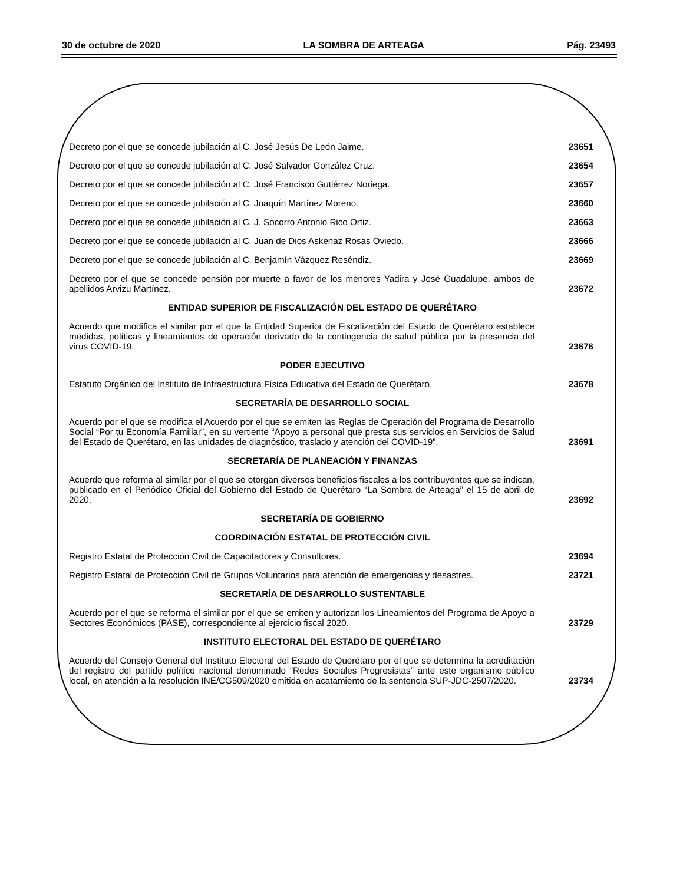30 de octubre de 2020 LA SOMBRA DE ARTEAGA Pág. 23493
Decreto por el que se concede jubilación al C. José Jesús De León Jaime.
23651
Decreto por el que se concede jubilación al C. José Salvador González Cruz.
23654
Decreto por el que se concede jubilación al C. José Francisco Gutiérrez Noriega.
23657
Decreto por el que se concede jubilación al C. Joaquín Martínez Moreno.
23660
Decreto por el que se concede jubilación al C. J. Socorro Antonio Rico Ortiz.
23663
Decreto por el que se concede jubilación al C. Juan de Dios Askenaz Rosas Oviedo.
23666
Decreto por el que se concede jubilación al C. Benjamín Vázquez Reséndiz.
23669
Decreto por el que se concede pensión por muerte a favor de los menores Yadira y José Guadalupe, ambos de apellidos Arvizu Martínez.
23672
ENTIDAD SUPERIOR DE FISCALIZACIÓN DEL ESTADO DE QUERÉTARO
Acuerdo que modifica el similar por el que la Entidad Superior de Fiscalización del Estado de Querétaro establece medidas, políticas y lineamientos de operación derivado de la contingencia de salud pública por la presencia del virus COVID-19.
23676
PODER EJECUTIVO
Estatuto Orgánico del Instituto de Infraestructura Física Educativa del Estado de Querétaro.
23678
SECRETARÍA DE DESARROLLO SOCIAL
Acuerdo por el que se modifica el Acuerdo por el que se emiten las Reglas de Operación del Programa de Desarrollo Social “Por tu Economía Familiar”, en su vertiente “Apoyo a personal que presta sus servicios en Servicios de Salud del Estado de Querétaro, en las unidades de diagnóstico, traslado y atención del COVID-19”.
23691
SECRETARÍA DE PLANEACIÓN Y FINANZAS
Acuerdo que reforma al similar por el que se otorgan diversos beneficios fiscales a los contribuyentes que se indican, publicado en el Periódico Oficial del Gobierno del Estado de Querétaro “La Sombra de Arteaga” el 15 de abril de 2020.
23692
SECRETARÍA DE GOBIERNO
COORDINACIÓN ESTATAL DE PROTECCIÓN CIVIL
Registro Estatal de Protección Civil de Capacitadores y Consultores.
23694
Registro Estatal de Protección Civil de Grupos Voluntarios para atención de emergencias y desastres.
23721
SECRETARÍA DE DESARROLLO SUSTENTABLE
Acuerdo por el que se reforma el similar por el que se emiten y autorizan los Lineamientos del Programa de Apoyo a Sectores Económicos (PASE), correspondiente al ejercicio fiscal 2020.
23729
INSTITUTO ELECTORAL DEL ESTADO DE QUERÉTARO
Acuerdo del Consejo General del Instituto Electoral del Estado de Querétaro por el que se determina la acreditación del registro del partido político nacional denominado “Redes Sociales Progresistas” ante este organismo público local, en atención a la resolución INE/CG509/2020 emitida en acatamiento de la sentencia SUP-JDC-2507/2020.
23734